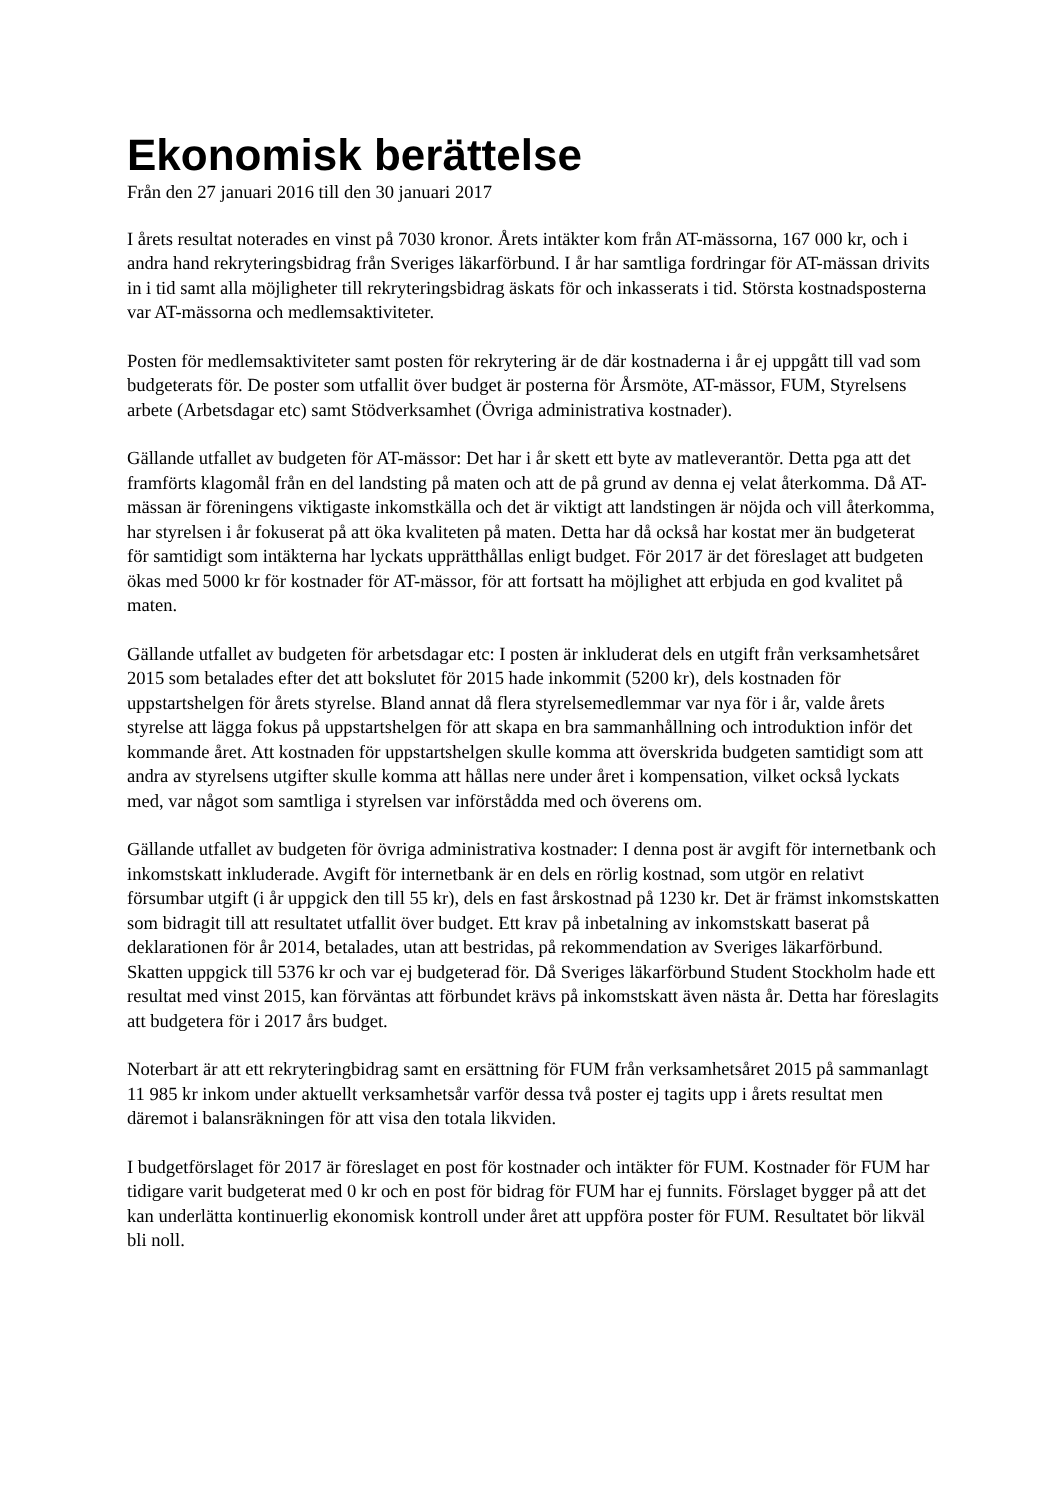Ekonomisk berättelse
Från den 27 januari 2016 till den 30 januari 2017
I årets resultat noterades en vinst på 7030 kronor. Årets intäkter kom från AT-mässorna, 167 000 kr, och i andra hand rekryteringsbidrag från Sveriges läkarförbund. I år har samtliga fordringar för AT-mässan drivits in i tid samt alla möjligheter till rekryteringsbidrag äskats för och inkasserats i tid. Största kostnadsposterna var AT-mässorna och medlemsaktiviteter.
Posten för medlemsaktiviteter samt posten för rekrytering är de där kostnaderna i år ej uppgått till vad som budgeterats för. De poster som utfallit över budget är posterna för Årsmöte, AT-mässor, FUM, Styrelsens arbete (Arbetsdagar etc) samt Stödverksamhet (Övriga administrativa kostnader).
Gällande utfallet av budgeten för AT-mässor: Det har i år skett ett byte av matleverantör. Detta pga att det framförts klagomål från en del landsting på maten och att de på grund av denna ej velat återkomma. Då AT-mässan är föreningens viktigaste inkomstkälla och det är viktigt att landstingen är nöjda och vill återkomma, har styrelsen i år fokuserat på att öka kvaliteten på maten. Detta har då också har kostat mer än budgeterat för samtidigt som intäkterna har lyckats upprätthållas enligt budget. För 2017 är det föreslaget att budgeten ökas med 5000 kr för kostnader för AT-mässor, för att fortsatt ha möjlighet att erbjuda en god kvalitet på maten.
Gällande utfallet av budgeten för arbetsdagar etc: I posten är inkluderat dels en utgift från verksamhetsåret 2015 som betalades efter det att bokslutet för 2015 hade inkommit (5200 kr), dels kostnaden för uppstartshelgen för årets styrelse. Bland annat då flera styrelsemedlemmar var nya för i år, valde årets styrelse att lägga fokus på uppstartshelgen för att skapa en bra sammanhållning och introduktion inför det kommande året. Att kostnaden för uppstartshelgen skulle komma att överskrida budgeten samtidigt som att andra av styrelsens utgifter skulle komma att hållas nere under året i kompensation, vilket också lyckats med, var något som samtliga i styrelsen var införstådda med och överens om.
Gällande utfallet av budgeten för övriga administrativa kostnader: I denna post är avgift för internetbank och inkomstskatt inkluderade. Avgift för internetbank är en dels en rörlig kostnad, som utgör en relativt försumbar utgift (i år uppgick den till 55 kr), dels en fast årskostnad på 1230 kr. Det är främst inkomstskatten som bidragit till att resultatet utfallit över budget. Ett krav på inbetalning av inkomstskatt baserat på deklarationen för år 2014, betalades, utan att bestridas, på rekommendation av Sveriges läkarförbund. Skatten uppgick till 5376 kr och var ej budgeterad för. Då Sveriges läkarförbund Student Stockholm hade ett resultat med vinst 2015, kan förväntas att förbundet krävs på inkomstskatt även nästa år. Detta har föreslagits att budgetera för i 2017 års budget.
Noterbart är att ett rekryteringbidrag samt en ersättning för FUM från verksamhetsåret 2015 på sammanlagt 11 985 kr inkom under aktuellt verksamhetsår varför dessa två poster ej tagits upp i årets resultat men däremot i balansräkningen för att visa den totala likviden.
I budgetförslaget för 2017 är föreslaget en post för kostnader och intäkter för FUM. Kostnader för FUM har tidigare varit budgeterat med 0 kr och en post för bidrag för FUM har ej funnits. Förslaget bygger på att det kan underlätta kontinuerlig ekonomisk kontroll under året att uppföra poster för FUM. Resultatet bör likväl bli noll.